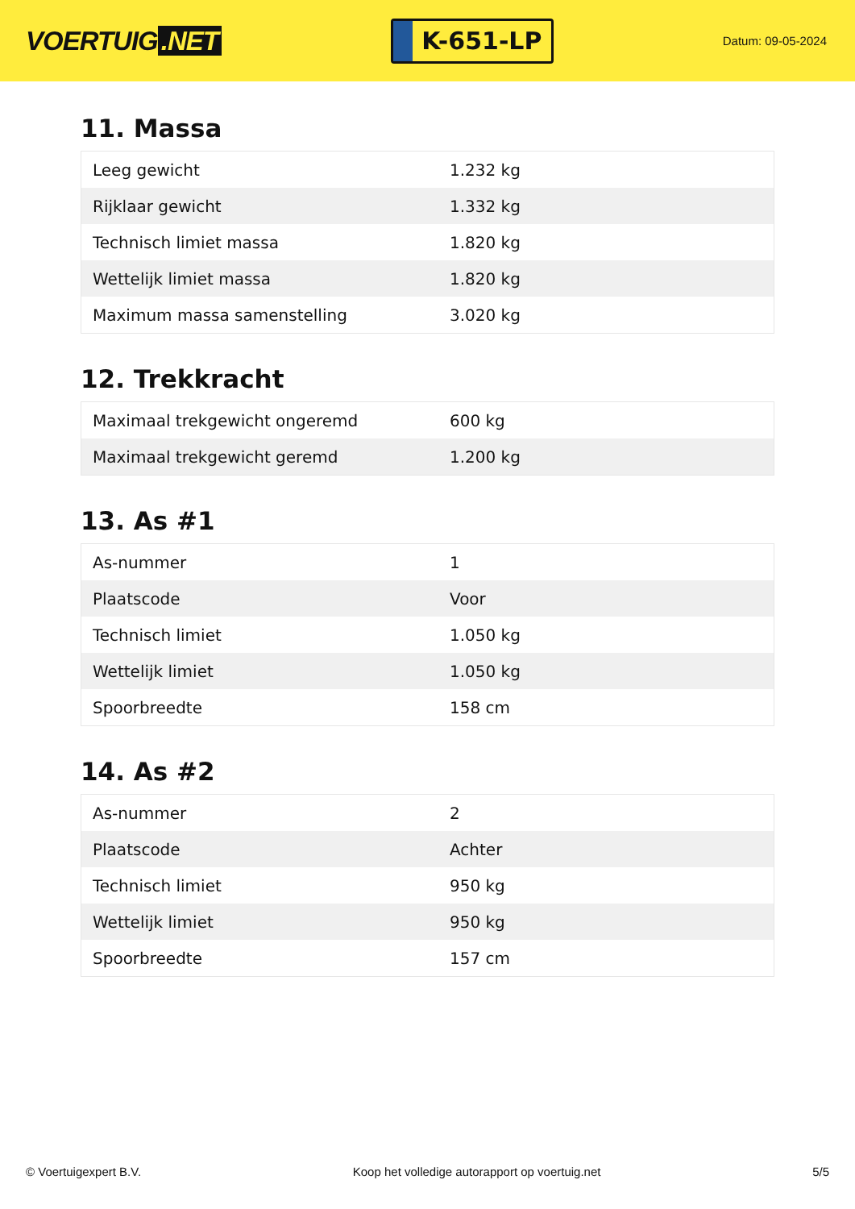VOERTUIG.NET
K-651-LP
Datum: 09-05-2024
11. Massa
| Leeg gewicht | 1.232 kg |
| Rijklaar gewicht | 1.332 kg |
| Technisch limiet massa | 1.820 kg |
| Wettelijk limiet massa | 1.820 kg |
| Maximum massa samenstelling | 3.020 kg |
12. Trekkracht
| Maximaal trekgewicht ongeremd | 600 kg |
| Maximaal trekgewicht geremd | 1.200 kg |
13. As #1
| As-nummer | 1 |
| Plaatscode | Voor |
| Technisch limiet | 1.050 kg |
| Wettelijk limiet | 1.050 kg |
| Spoorbreedte | 158 cm |
14. As #2
| As-nummer | 2 |
| Plaatscode | Achter |
| Technisch limiet | 950 kg |
| Wettelijk limiet | 950 kg |
| Spoorbreedte | 157 cm |
© Voertuigexpert B.V. Koop het volledige autorapport op voertuig.net 5/5